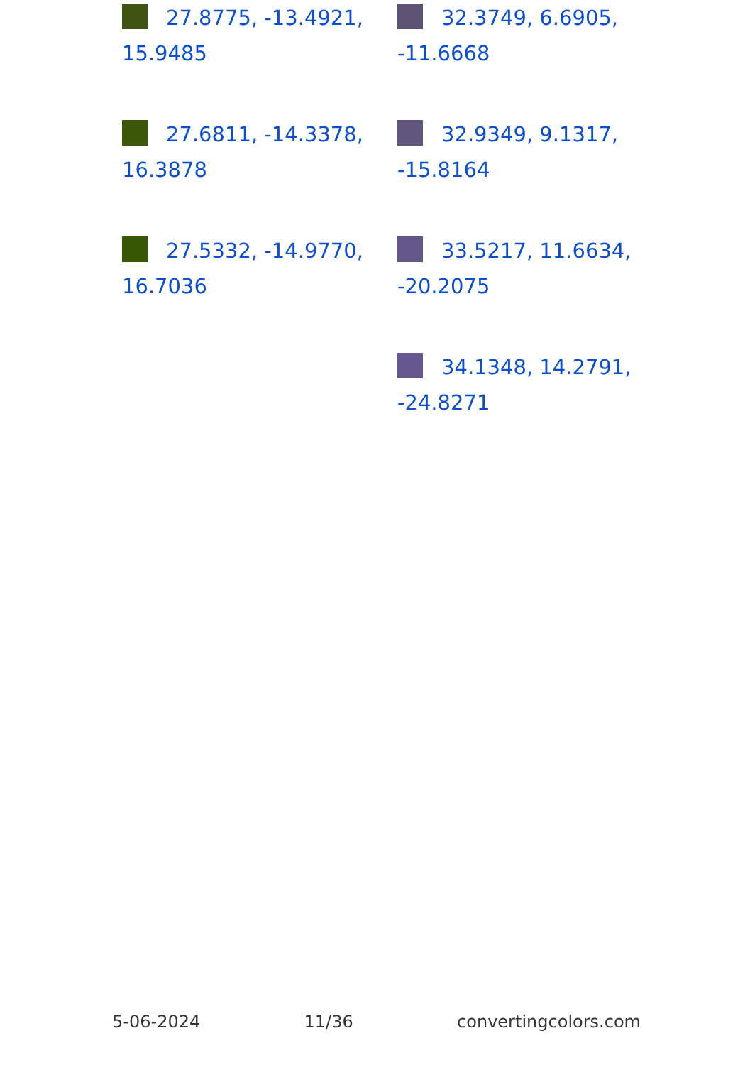27.8775, -13.4921, 15.9485
27.6811, -14.3378, 16.3878
27.5332, -14.9770, 16.7036
32.3749, 6.6905, -11.6668
32.9349, 9.1317, -15.8164
33.5217, 11.6634, -20.2075
34.1348, 14.2791, -24.8271
5-06-2024 11/36 convertingcolors.com